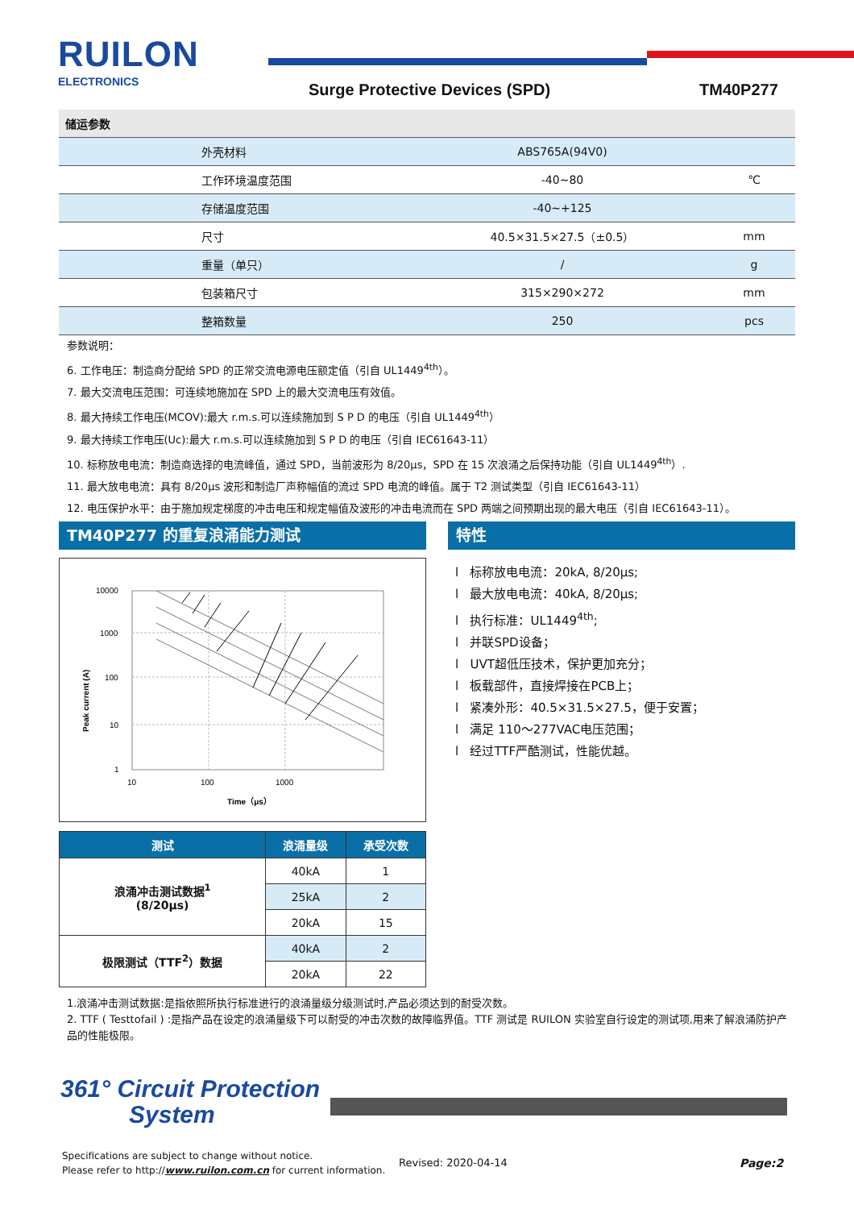RUILON
ELECTRONICS Surge Protective Devices (SPD) TM40P277
| 储运参数 | | |
| 外壳材料 | ABS765A(94V0) | |
| 工作环境温度范围 | -40~80 | ℃ |
| 存储温度范围 | -40~+125 | |
| 尺寸 | 40.5×31.5×27.5（±0.5） | mm |
| 重量（单只） | / | g |
| 包装箱尺寸 | 315×290×272 | mm |
| 整箱数量 | 250 | pcs |
参数说明：
6. 工作电压：制造商分配给 SPD 的正常交流电源电压额定值（引自 UL1449<sup>4th</sup>）。
7. 最大交流电压范围：可连续地施加在 SPD 上的最大交流电压有效值。
8. 最大持续工作电压(MCOV):最大 r.m.s.可以连续施加到 S P D 的电压（引自 UL1449<sup>4th</sup>）
9. 最大持续工作电压(Uc):最大 r.m.s.可以连续施加到 S P D 的电压（引自 IEC61643-11）
10. 标称放电电流：制造商选择的电流峰值，通过 SPD，当前波形为 8/20μs，SPD 在 15 次浪涌之后保持功能（引自 UL1449<sup>4th</sup>）.
11. 最大放电电流：具有 8/20μs 波形和制造厂声称幅值的流过 SPD 电流的峰值。属于 T2 测试类型（引自 IEC61643-11）
12. 电压保护水平：由于施加规定梯度的冲击电压和规定幅值及波形的冲击电流而在 SPD 两端之间预期出现的最大电压（引自 IEC61643-11）。
TM40P277 的重复浪涌能力测试 特性
10000
1000
100
10
1
10
100
1000
Time（μs）
Peak current (A)
l 标称放电电流：20kA, 8/20μs;
l 最大放电电流：40kA, 8/20μs;
l 执行标准：UL1449<sup>4th</sup>;
l 并联SPD设备；
l UVT超低压技术，保护更加充分；
l 板载部件，直接焊接在PCB上；
l 紧凑外形：40.5×31.5×27.5，便于安置；
l 满足 110～277VAC电压范围；
l 经过TTF严酷测试，性能优越。
| 测试 | 浪涌量级 | 承受次数 |
| --- | --- | --- |
| 浪涌冲击测试数据<sup>1</sup> (8/20μs) | 40kA | 1 |
| | 25kA | 2 |
| | 20kA | 15 |
| 极限测试（TTF<sup>2</sup>）数据 | 40kA | 2 |
| | 20kA | 22 |
1.浪涌冲击测试数据:是指依照所执行标准进行的浪涌量级分级测试时,产品必须达到的耐受次数。
2. TTF ( Testtofail ) :是指产品在设定的浪涌量级下可以耐受的冲击次数的故障临界值。TTF 测试是 RUILON 实验室自行设定的测试项,用来了解浪涌防护产品的性能极限。
361° Circuit Protection
System
Specifications are subject to change without notice.
Please refer to http://www.ruilon.com.cn for current information.
Revised: 2020-04-14 Page:2